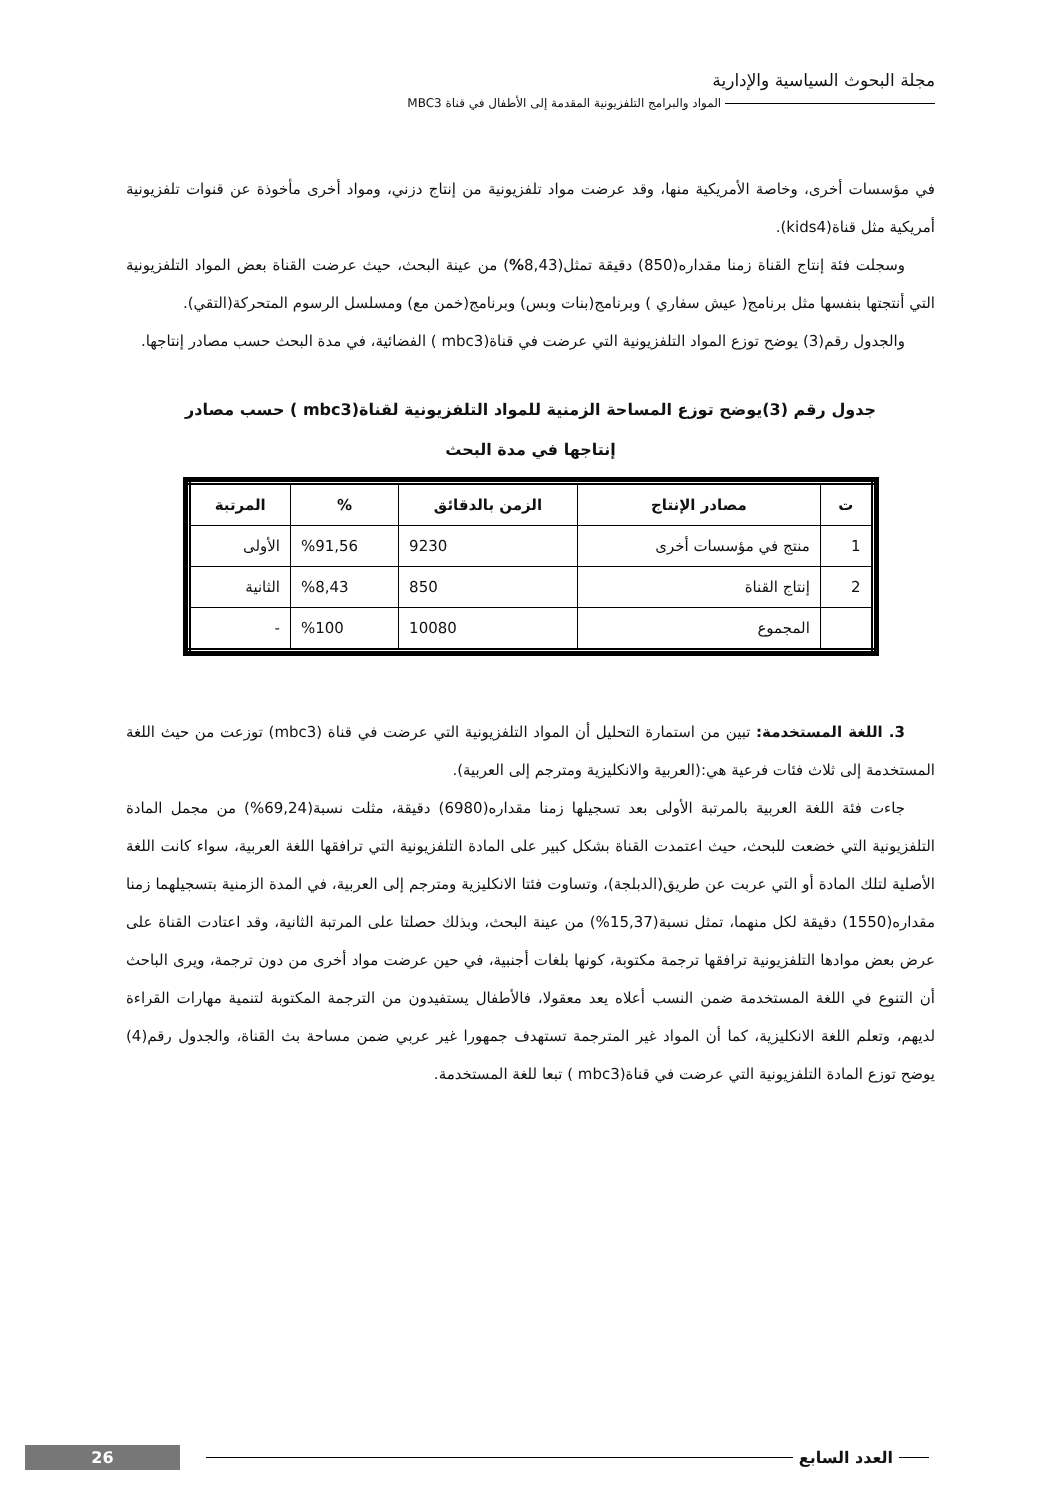مجلة البحوث السياسية والإدارية
المواد والبرامج التلفزيونية المقدمة إلى الأطفال في قناة MBC3
في مؤسسات أخرى، وخاصة الأمريكية منها، وقد عرضت مواد تلفزيونية من إنتاج دزني، ومواد أخرى مأخوذة عن قنوات تلفزيونية أمريكية مثل قناة(kids4).
وسجلت فئة إنتاج القناة زمنا مقداره(850) دقيقة تمثل(8,43%) من عينة البحث، حيث عرضت القناة بعض المواد التلفزيونية التي أنتجتها بنفسها مثل برنامج( عيش سفاري ) وبرنامج(بنات وبس) وبرنامج(خمن مع) ومسلسل الرسوم المتحركة(التقي).
والجدول رقم(3) يوضح توزع المواد التلفزيونية التي عرضت في قناة(mbc3 ) الفضائية، في مدة البحث حسب مصادر إنتاجها.
جدول رقم (3)يوضح توزع المساحة الزمنية للمواد التلفزيونية لقناة(mbc3 ) حسب مصادر
إنتاجها في مدة البحث
| ت | مصادر الإنتاج | الزمن بالدقائق | % | المرتبة |
| --- | --- | --- | --- | --- |
| 1 | منتج في مؤسسات أخرى | 9230 | %91,56 | الأولى |
| 2 | إنتاج القناة | 850 | %8,43 | الثانية |
| | المجموع | 10080 | %100 | - |
3. اللغة المستخدمة: تبين من استمارة التحليل أن المواد التلفزيونية التي عرضت في قناة (mbc3) توزعت من حيث اللغة المستخدمة إلى ثلاث فئات فرعية هي:(العربية والانكليزية ومترجم إلى العربية).
جاءت فئة اللغة العربية بالمرتبة الأولى بعد تسجيلها زمنا مقداره(6980) دقيقة، مثلت نسبة(69,24%) من مجمل المادة التلفزيونية التي خضعت للبحث، حيث اعتمدت القناة بشكل كبير على المادة التلفزيونية التي ترافقها اللغة العربية، سواء كانت اللغة الأصلية لتلك المادة أو التي عربت عن طريق(الدبلجة)، وتساوت فئتا الانكليزية ومترجم إلى العربية، في المدة الزمنية بتسجيلهما زمنا مقداره(1550) دقيقة لكل منهما، تمثل نسبة(15,37%) من عينة البحث، وبذلك حصلتا على المرتبة الثانية، وقد اعتادت القناة على عرض بعض موادها التلفزيونية ترافقها ترجمة مكتوبة، كونها بلغات أجنبية، في حين عرضت مواد أخرى من دون ترجمة، ويرى الباحث أن التنوع في اللغة المستخدمة ضمن النسب أعلاه يعد معقولا، فالأطفال يستفيدون من الترجمة المكتوبة لتنمية مهارات القراءة لديهم، وتعلم اللغة الانكليزية، كما أن المواد غير المترجمة تستهدف جمهورا غير عربي ضمن مساحة بث القناة، والجدول رقم(4) يوضح توزع المادة التلفزيونية التي عرضت في قناة(mbc3 ) تبعا للغة المستخدمة.
العدد السابع
26